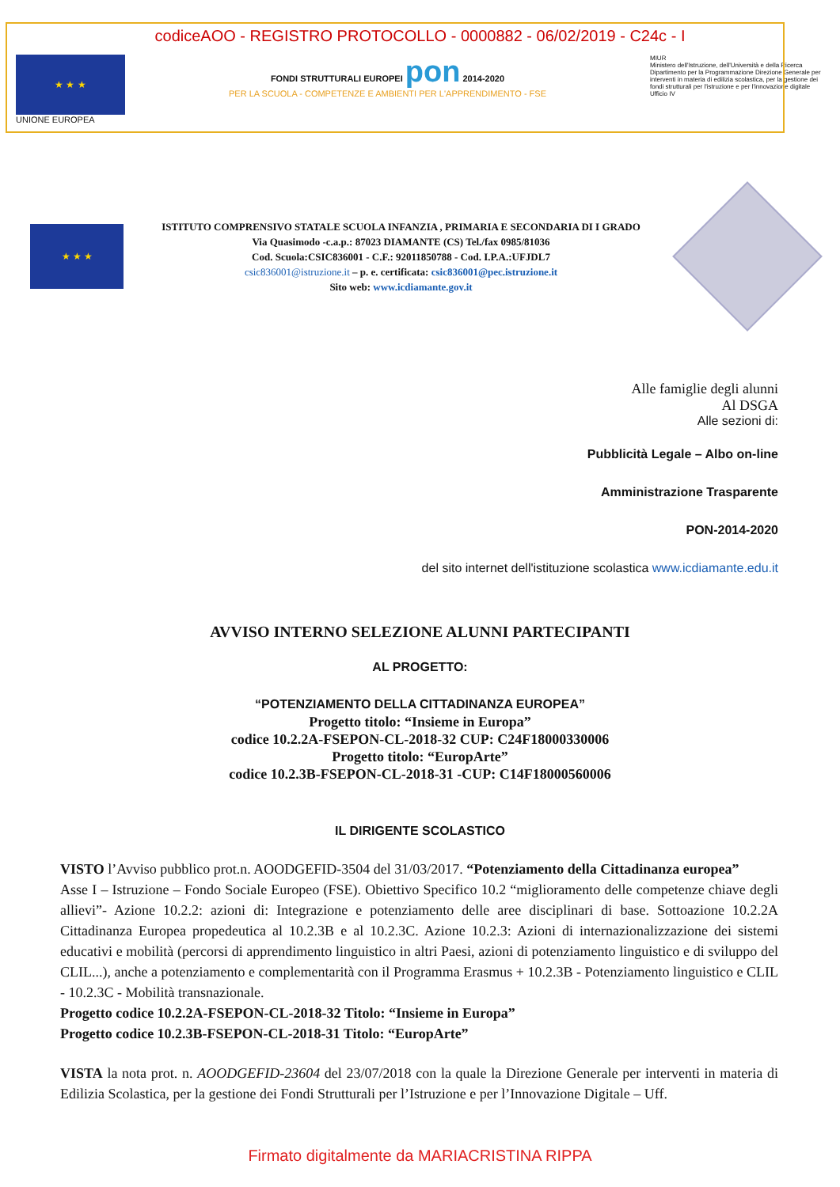codiceAOO - REGISTRO PROTOCOLLO - 0000882 - 06/02/2019 - C24c - I
★ ★ ★
UNIONE EUROPEA
FONDI STRUTTURALI EUROPEI pon 2014-2020
PER LA SCUOLA - COMPETENZE E AMBIENTI PER L'APPRENDIMENTO - FSE
MIUR
Ministero dell'Istruzione, dell'Università e della Ricerca Dipartimento per la Programmazione Direzione Generale per interventi in materia di edilizia scolastica, per la gestione dei fondi strutturali per l'istruzione e per l'innovazione digitale Ufficio IV
★ ★ ★
ISTITUTO COMPRENSIVO STATALE SCUOLA INFANZIA , PRIMARIA E SECONDARIA DI I GRADO
Via Quasimodo -c.a.p.: 87023 DIAMANTE (CS) Tel./fax 0985/81036
Cod. Scuola:CSIC836001 - C.F.: 92011850788 - Cod. I.P.A.:UFJDL7
csic836001@istruzione.it – p. e. certificata: csic836001@pec.istruzione.it
Sito web: www.icdiamante.gov.it
Alle famiglie degli alunni
Al DSGA
Alle sezioni di:
Pubblicità Legale – Albo on-line
Amministrazione Trasparente
PON-2014-2020
del sito internet dell'istituzione scolastica www.icdiamante.edu.it
AVVISO INTERNO SELEZIONE ALUNNI PARTECIPANTI
AL PROGETTO:
“POTENZIAMENTO DELLA CITTADINANZA EUROPEA”
Progetto titolo: “Insieme in Europa”
codice 10.2.2A-FSEPON-CL-2018-32 CUP: C24F18000330006
Progetto titolo: “EuropArte”
codice 10.2.3B-FSEPON-CL-2018-31 -CUP: C14F18000560006
IL DIRIGENTE SCOLASTICO
VISTO l’Avviso pubblico prot.n. AOODGEFID-3504 del 31/03/2017. “Potenziamento della Cittadinanza europea”
Asse I – Istruzione – Fondo Sociale Europeo (FSE). Obiettivo Specifico 10.2 “miglioramento delle competenze chiave degli allievi”- Azione 10.2.2: azioni di: Integrazione e potenziamento delle aree disciplinari di base. Sottoazione 10.2.2A Cittadinanza Europea propedeutica al 10.2.3B e al 10.2.3C. Azione 10.2.3: Azioni di internazionalizzazione dei sistemi educativi e mobilità (percorsi di apprendimento linguistico in altri Paesi, azioni di potenziamento linguistico e di sviluppo del CLIL...), anche a potenziamento e complementarità con il Programma Erasmus + 10.2.3B - Potenziamento linguistico e CLIL - 10.2.3C - Mobilità transnazionale.
Progetto codice 10.2.2A-FSEPON-CL-2018-32 Titolo: “Insieme in Europa”
Progetto codice 10.2.3B-FSEPON-CL-2018-31 Titolo: “EuropArte”
VISTA la nota prot. n. AOODGEFID-23604 del 23/07/2018 con la quale la Direzione Generale per interventi in materia di Edilizia Scolastica, per la gestione dei Fondi Strutturali per l’Istruzione e per l’Innovazione Digitale – Uff.
Firmato digitalmente da MARIACRISTINA RIPPA